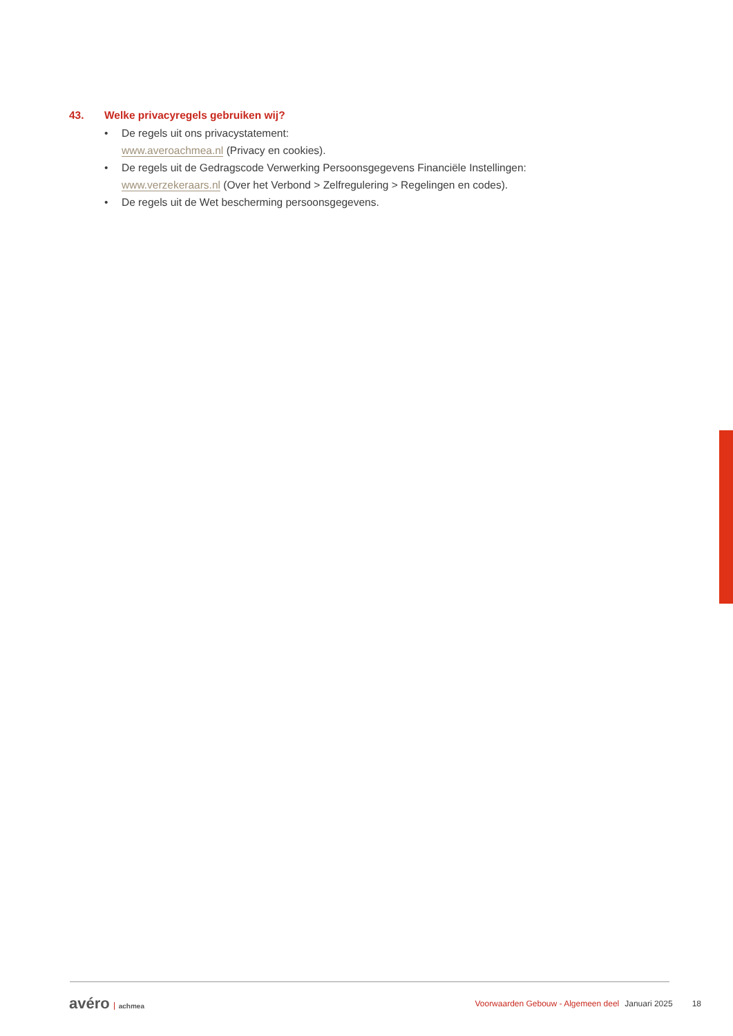43. Welke privacyregels gebruiken wij?
• De regels uit ons privacystatement:
www.averoachmea.nl (Privacy en cookies).
• De regels uit de Gedragscode Verwerking Persoonsgegevens Financiële Instellingen:
www.verzekeraars.nl (Over het Verbond > Zelfregulering > Regelingen en codes).
• De regels uit de Wet bescherming persoonsgegevens.
avéro achmea Voorwaarden Gebouw - Algemeen deel Januari 2025 18